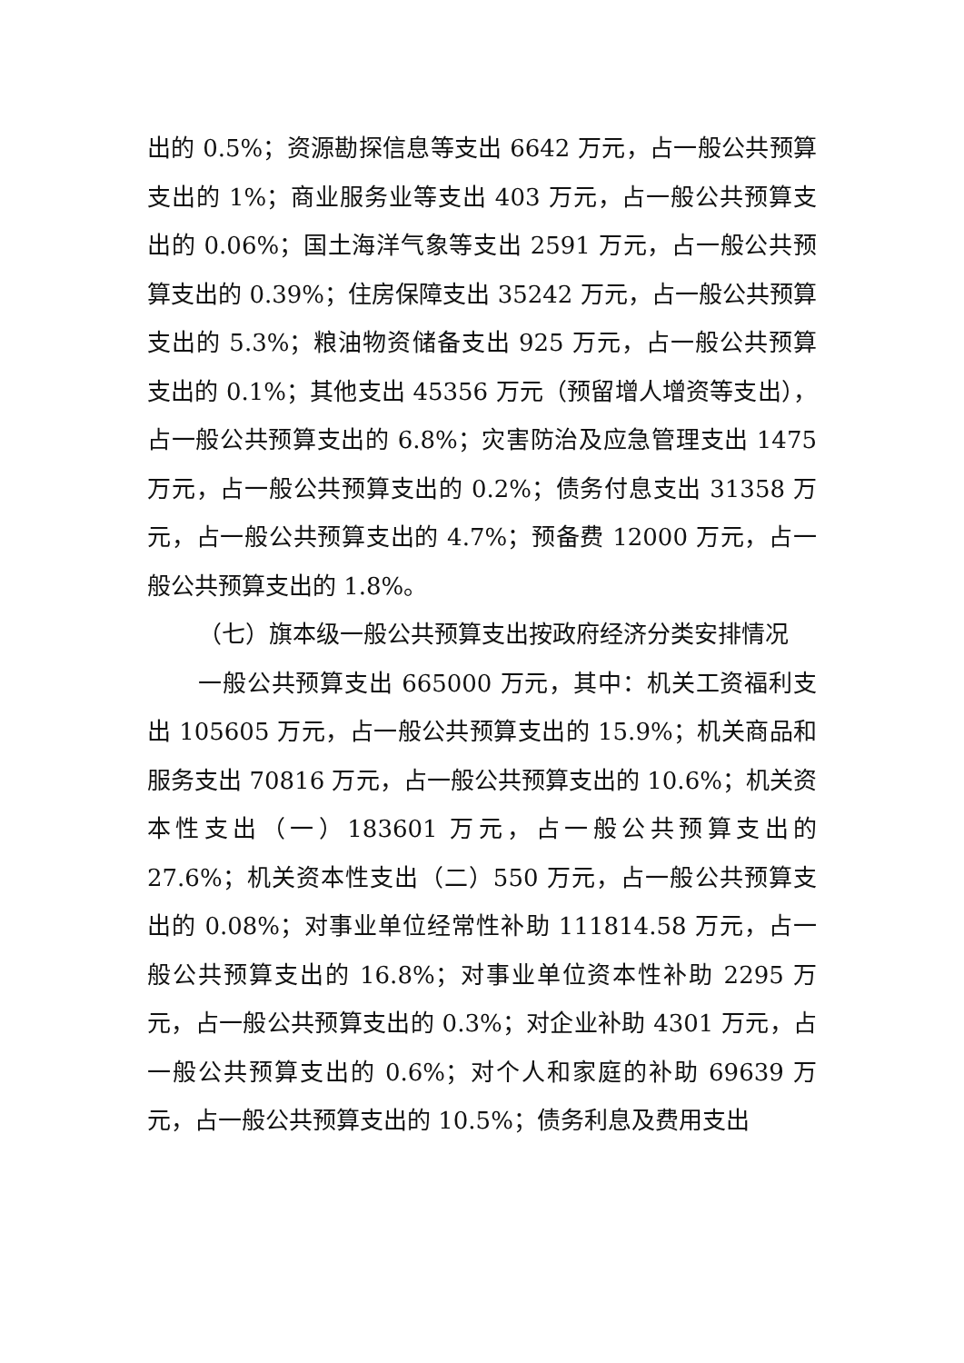出的 0.5%；资源勘探信息等支出 6642 万元，占一般公共预算支出的 1%；商业服务业等支出 403 万元，占一般公共预算支出的 0.06%；国土海洋气象等支出 2591 万元，占一般公共预算支出的 0.39%；住房保障支出 35242 万元，占一般公共预算支出的 5.3%；粮油物资储备支出 925 万元，占一般公共预算支出的 0.1%；其他支出 45356 万元（预留增人增资等支出），占一般公共预算支出的 6.8%；灾害防治及应急管理支出 1475 万元，占一般公共预算支出的 0.2%；债务付息支出 31358 万元，占一般公共预算支出的 4.7%；预备费 12000 万元，占一般公共预算支出的 1.8%。
（七）旗本级一般公共预算支出按政府经济分类安排情况
一般公共预算支出 665000 万元，其中：机关工资福利支出 105605 万元，占一般公共预算支出的 15.9%；机关商品和服务支出 70816 万元，占一般公共预算支出的 10.6%；机关资本性支出（一）183601 万元，占一般公共预算支出的 27.6%；机关资本性支出（二）550 万元，占一般公共预算支出的 0.08%；对事业单位经常性补助 111814.58 万元，占一般公共预算支出的 16.8%；对事业单位资本性补助 2295 万元，占一般公共预算支出的 0.3%；对企业补助 4301 万元，占一般公共预算支出的 0.6%；对个人和家庭的补助 69639 万元，占一般公共预算支出的 10.5%；债务利息及费用支出